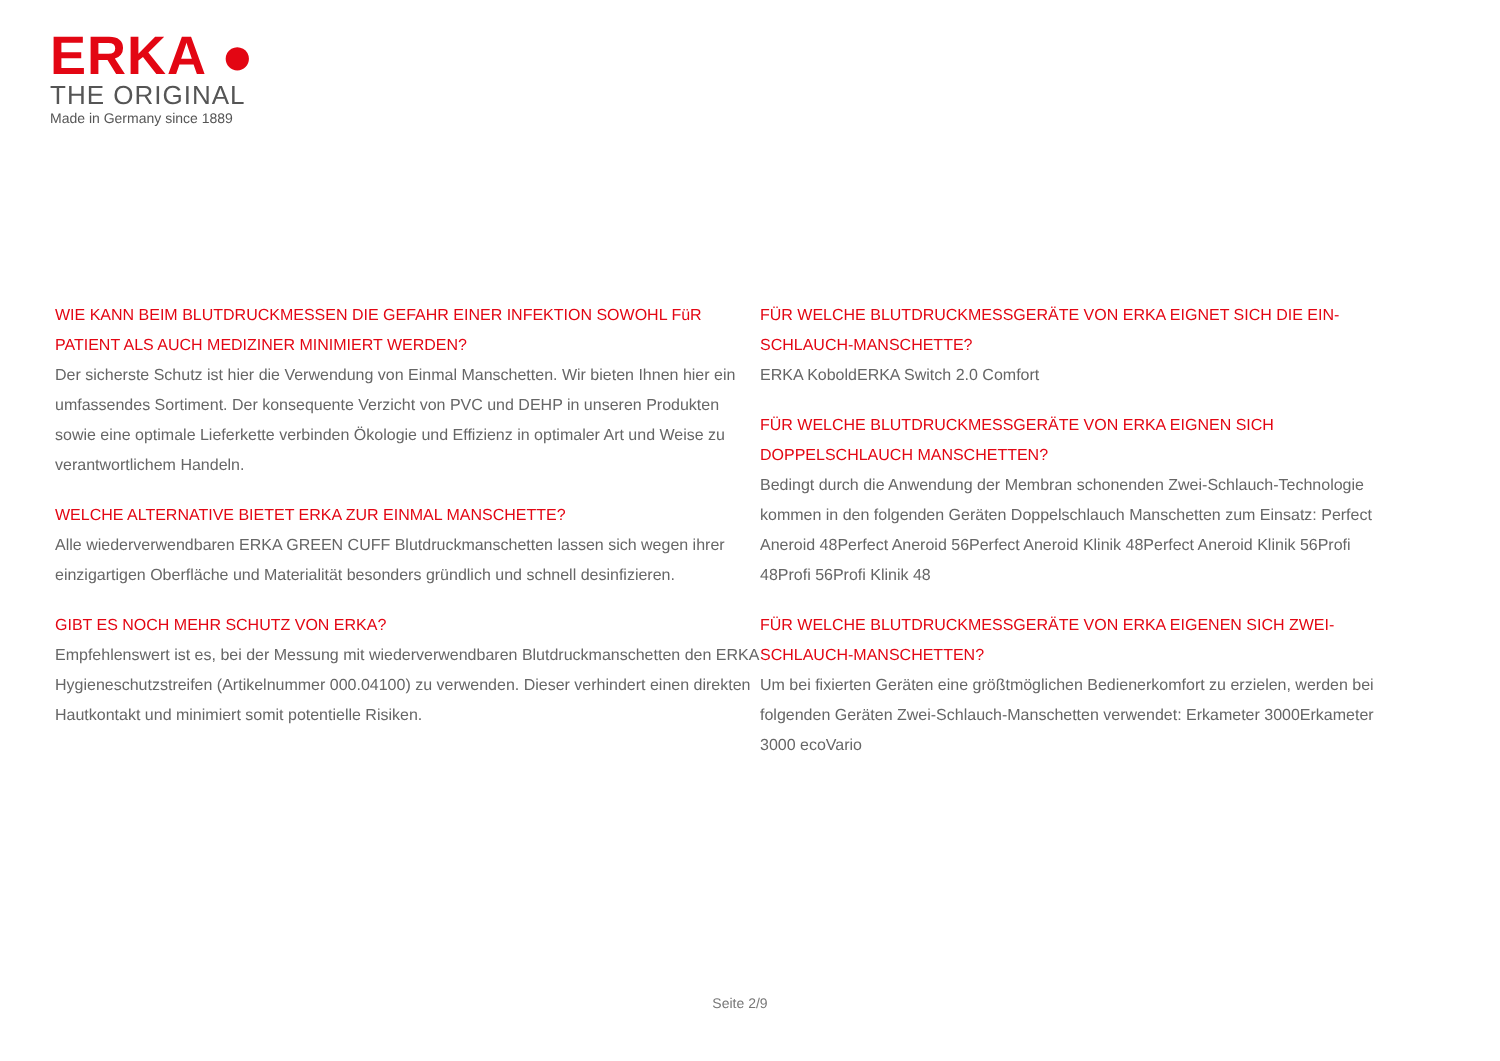ERKA ●
THE ORIGINAL
Made in Germany since 1889
WIE KANN BEIM BLUTDRUCKMESSEN DIE GEFAHR EINER INFEKTION SOWOHL FüR PATIENT ALS AUCH MEDIZINER MINIMIERT WERDEN?
Der sicherste Schutz ist hier die Verwendung von Einmal Manschetten. Wir bieten Ihnen hier ein umfassendes Sortiment. Der konsequente Verzicht von PVC und DEHP in unseren Produkten sowie eine optimale Lieferkette verbinden Ökologie und Effizienz in optimaler Art und Weise zu verantwortlichem Handeln.
WELCHE ALTERNATIVE BIETET ERKA ZUR EINMAL MANSCHETTE?
Alle wiederverwendbaren ERKA GREEN CUFF Blutdruckmanschetten lassen sich wegen ihrer einzigartigen Oberfläche und Materialität besonders gründlich und schnell desinfizieren.
GIBT ES NOCH MEHR SCHUTZ VON ERKA?
Empfehlenswert ist es, bei der Messung mit wiederverwendbaren Blutdruckmanschetten den ERKA Hygieneschutzstreifen (Artikelnummer 000.04100) zu verwenden. Dieser verhindert einen direkten Hautkontakt und minimiert somit potentielle Risiken.
FÜR WELCHE BLUTDRUCKMESSGERÄTE VON ERKA EIGNET SICH DIE EIN-SCHLAUCH-MANSCHETTE?
ERKA KoboldERKA Switch 2.0 Comfort
FÜR WELCHE BLUTDRUCKMESSGERÄTE VON ERKA EIGNEN SICH DOPPELSCHLAUCH MANSCHETTEN?
Bedingt durch die Anwendung der Membran schonenden Zwei-Schlauch-Technologie kommen in den folgenden Geräten Doppelschlauch Manschetten zum Einsatz: Perfect Aneroid 48Perfect Aneroid 56Perfect Aneroid Klinik 48Perfect Aneroid Klinik 56Profi 48Profi 56Profi Klinik 48
FÜR WELCHE BLUTDRUCKMESSGERÄTE VON ERKA EIGENEN SICH ZWEI-SCHLAUCH-MANSCHETTEN?
Um bei fixierten Geräten eine größtmöglichen Bedienerkomfort zu erzielen, werden bei folgenden Geräten Zwei-Schlauch-Manschetten verwendet: Erkameter 3000Erkameter 3000 ecoVario
Seite 2/9